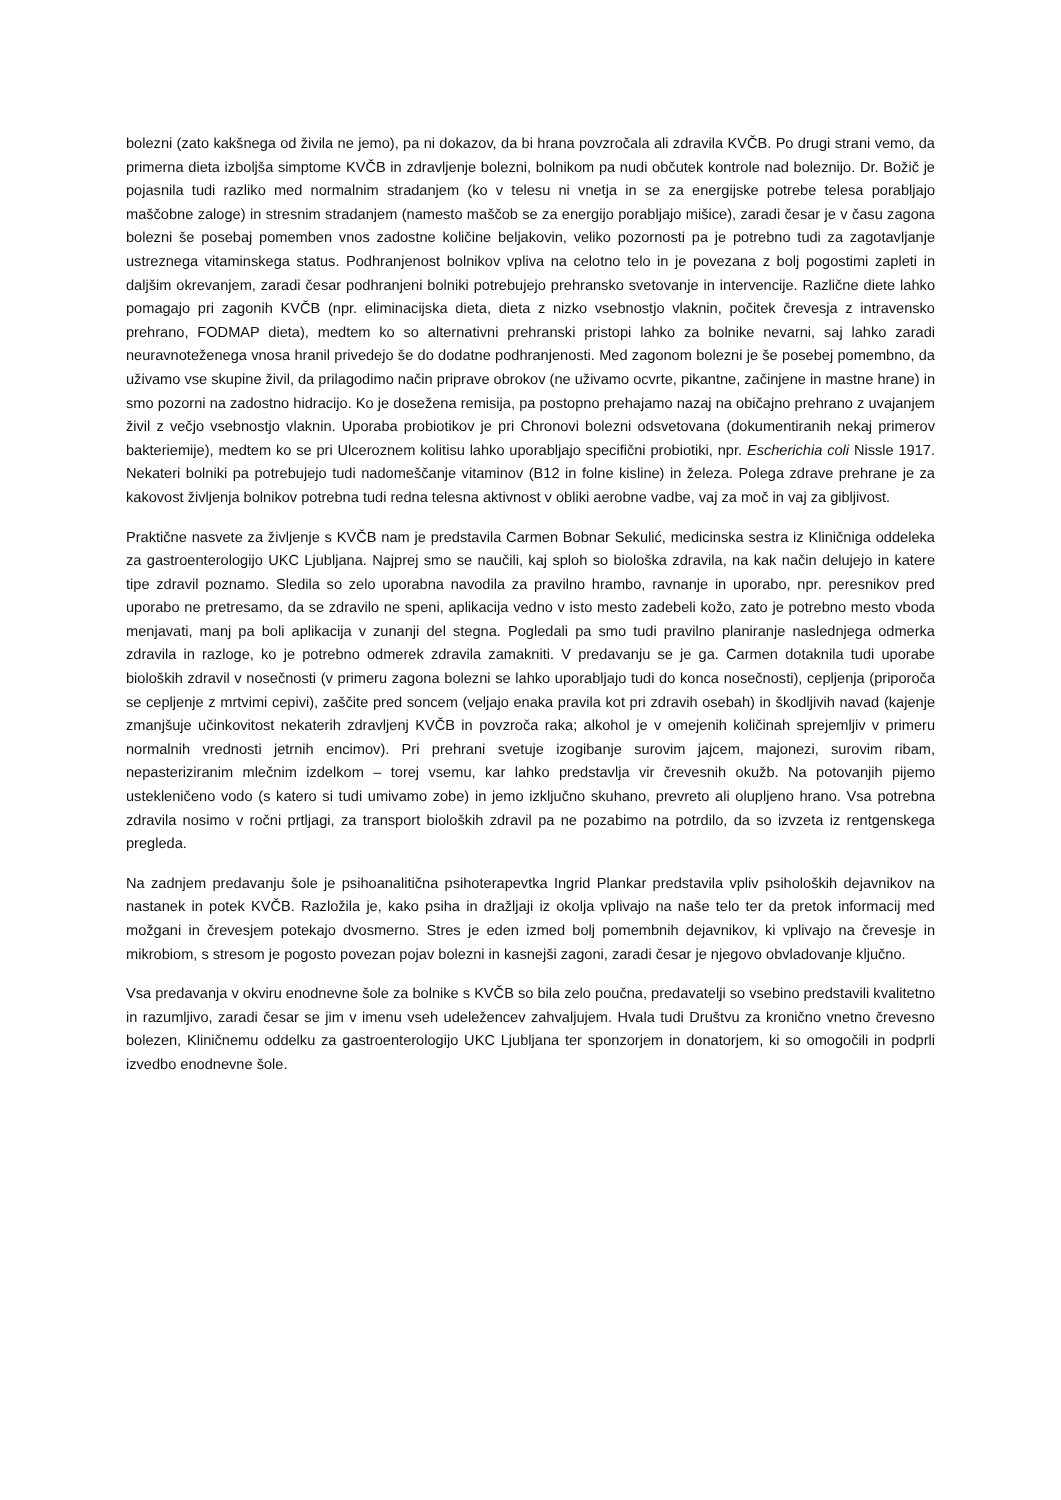bolezni (zato kakšnega od živila ne jemo), pa ni dokazov, da bi hrana povzročala ali zdravila KVČB. Po drugi strani vemo, da primerna dieta izboljša simptome KVČB in zdravljenje bolezni, bolnikom pa nudi občutek kontrole nad boleznijo. Dr. Božič je pojasnila tudi razliko med normalnim stradanjem (ko v telesu ni vnetja in se za energijske potrebe telesa porabljajo maščobne zaloge) in stresnim stradanjem (namesto maščob se za energijo porabljajo mišice), zaradi česar je v času zagona bolezni še posebaj pomemben vnos zadostne količine beljakovin, veliko pozornosti pa je potrebno tudi za zagotavljanje ustreznega vitaminskega status. Podhranjenost bolnikov vpliva na celotno telo in je povezana z bolj pogostimi zapleti in daljšim okrevanjem, zaradi česar podhranjeni bolniki potrebujejo prehransko svetovanje in intervencije. Različne diete lahko pomagajo pri zagonih KVČB (npr. eliminacijska dieta, dieta z nizko vsebnostjo vlaknin, počitek črevesja z intravensko prehrano, FODMAP dieta), medtem ko so alternativni prehranski pristopi lahko za bolnike nevarni, saj lahko zaradi neuravnoteženega vnosa hranil privedejo še do dodatne podhranjenosti. Med zagonom bolezni je še posebej pomembno, da uživamo vse skupine živil, da prilagodimo način priprave obrokov (ne uživamo ocvrte, pikantne, začinjene in mastne hrane) in smo pozorni na zadostno hidracijo. Ko je dosežena remisija, pa postopno prehajamo nazaj na običajno prehrano z uvajanjem živil z večjo vsebnostjo vlaknin. Uporaba probiotikov je pri Chronovi bolezni odsvetovana (dokumentiranih nekaj primerov bakteriemije), medtem ko se pri Ulceroznem kolitisu lahko uporabljajo specifični probiotiki, npr. Escherichia coli Nissle 1917. Nekateri bolniki pa potrebujejo tudi nadomeščanje vitaminov (B12 in folne kisline) in železa. Polega zdrave prehrane je za kakovost življenja bolnikov potrebna tudi redna telesna aktivnost v obliki aerobne vadbe, vaj za moč in vaj za gibljivost.
Praktične nasvete za življenje s KVČB nam je predstavila Carmen Bobnar Sekulić, medicinska sestra iz Kliničniga oddeleka za gastroenterologijo UKC Ljubljana. Najprej smo se naučili, kaj sploh so biološka zdravila, na kak način delujejo in katere tipe zdravil poznamo. Sledila so zelo uporabna navodila za pravilno hrambo, ravnanje in uporabo, npr. peresnikov pred uporabo ne pretresamo, da se zdravilo ne speni, aplikacija vedno v isto mesto zadebeli kožo, zato je potrebno mesto vboda menjavati, manj pa boli aplikacija v zunanji del stegna. Pogledali pa smo tudi pravilno planiranje naslednjega odmerka zdravila in razloge, ko je potrebno odmerek zdravila zamakniti. V predavanju se je ga. Carmen dotaknila tudi uporabe bioloških zdravil v nosečnosti (v primeru zagona bolezni se lahko uporabljajo tudi do konca nosečnosti), cepljenja (priporoča se cepljenje z mrtvimi cepivi), zaščite pred soncem (veljajo enaka pravila kot pri zdravih osebah) in škodljivih navad (kajenje zmanjšuje učinkovitost nekaterih zdravljenj KVČB in povzroča raka; alkohol je v omejenih količinah sprejemljiv v primeru normalnih vrednosti jetrnih encimov). Pri prehrani svetuje izogibanje surovim jajcem, majonezi, surovim ribam, nepasteriziranim mlečnim izdelkom – torej vsemu, kar lahko predstavlja vir črevesnih okužb. Na potovanjih pijemo ustekleničeno vodo (s katero si tudi umivamo zobe) in jemo izključno skuhano, prevreto ali olupljeno hrano. Vsa potrebna zdravila nosimo v ročni prtljagi, za transport bioloških zdravil pa ne pozabimo na potrdilo, da so izvzeta iz rentgenskega pregleda.
Na zadnjem predavanju šole je psihoanalitična psihoterapevtka Ingrid Plankar predstavila vpliv psiholoških dejavnikov na nastanek in potek KVČB. Razložila je, kako psiha in dražljaji iz okolja vplivajo na naše telo ter da pretok informacij med možgani in črevesjem potekajo dvosmerno. Stres je eden izmed bolj pomembnih dejavnikov, ki vplivajo na črevesje in mikrobiom, s stresom je pogosto povezan pojav bolezni in kasnejši zagoni, zaradi česar je njegovo obvladovanje ključno.
Vsa predavanja v okviru enodnevne šole za bolnike s KVČB so bila zelo poučna, predavatelji so vsebino predstavili kvalitetno in razumljivo, zaradi česar se jim v imenu vseh udeležencev zahvaljujem. Hvala tudi Društvu za kronično vnetno črevesno bolezen, Kliničnemu oddelku za gastroenterologijo UKC Ljubljana ter sponzorjem in donatorjem, ki so omogočili in podprli izvedbo enodnevne šole.